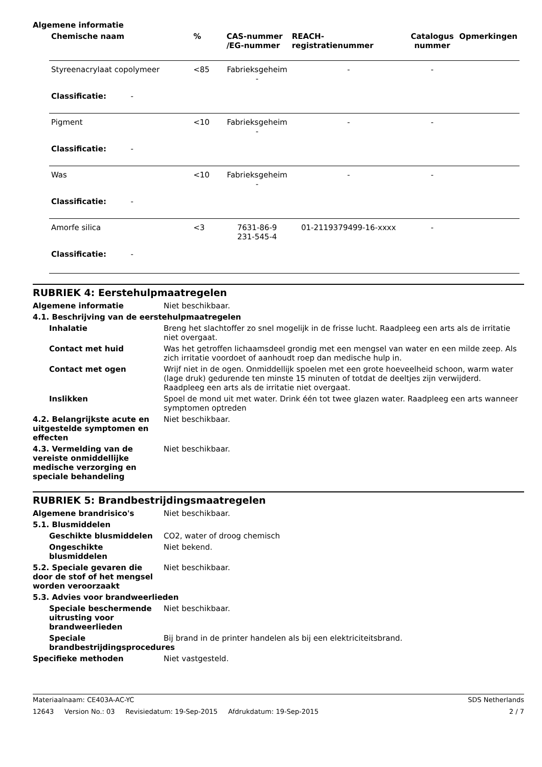Algemene informatie
| Chemische naam | % | CAS-nummer /EG-nummer | REACH- registratienummer | Catalogus nummer | Opmerkingen |
| --- | --- | --- | --- | --- | --- |
| Styreenacrylaat copolymeer | <85 | Fabrieksgeheim - | - | - | |
| Classificatie: - | | | | | |
| Pigment | <10 | Fabrieksgeheim - | - | - | |
| Classificatie: - | | | | | |
| Was | <10 | Fabrieksgeheim - | - | - | |
| Classificatie: - | | | | | |
| Amorfe silica | <3 | 7631-86-9 231-545-4 | 01-2119379499-16-xxxx | - | |
| Classificatie: - | | | | | |
RUBRIEK 4: Eerstehulpmaatregelen
Algemene informatie Niet beschikbaar.
4.1. Beschrijving van de eerstehulpmaatregelen
Inhalatie Breng het slachtoffer zo snel mogelijk in de frisse lucht. Raadpleeg een arts als de irritatie niet overgaat.
Contact met huid Was het getroffen lichaamsdeel grondig met een mengsel van water en een milde zeep. Als zich irritatie voordoet of aanhoudt roep dan medische hulp in.
Contact met ogen Wrijf niet in de ogen. Onmiddellijk spoelen met een grote hoeveelheid schoon, warm water (lage druk) gedurende ten minste 15 minuten of totdat de deeltjes zijn verwijderd. Raadpleeg een arts als de irritatie niet overgaat.
Inslikken Spoel de mond uit met water. Drink één tot twee glazen water. Raadpleeg een arts wanneer symptomen optreden
4.2. Belangrijkste acute en uitgestelde symptomen en effecten
Niet beschikbaar.
4.3. Vermelding van de vereiste onmiddellijke medische verzorging en speciale behandeling
Niet beschikbaar.
RUBRIEK 5: Brandbestrijdingsmaatregelen
Algemene brandrisico's Niet beschikbaar.
5.1. Blusmiddelen
Geschikte blusmiddelen CO2, water of droog chemisch
Ongeschikte blusmiddelen Niet bekend.
5.2. Speciale gevaren die door de stof of het mengsel worden veroorzaakt
Niet beschikbaar.
5.3. Advies voor brandweerlieden
Speciale beschermende uitrusting voor brandweerlieden
Niet beschikbaar.
Speciale brandbestrijdingsprocedures
Bij brand in de printer handelen als bij een elektriciteitsbrand.
Specifieke methoden Niet vastgesteld.
Materiaalnaam: CE403A-AC-YC SDS Netherlands
12643 Version No.: 03 Revisiedatum: 19-Sep-2015 Afdrukdatum: 19-Sep-2015 2 / 7